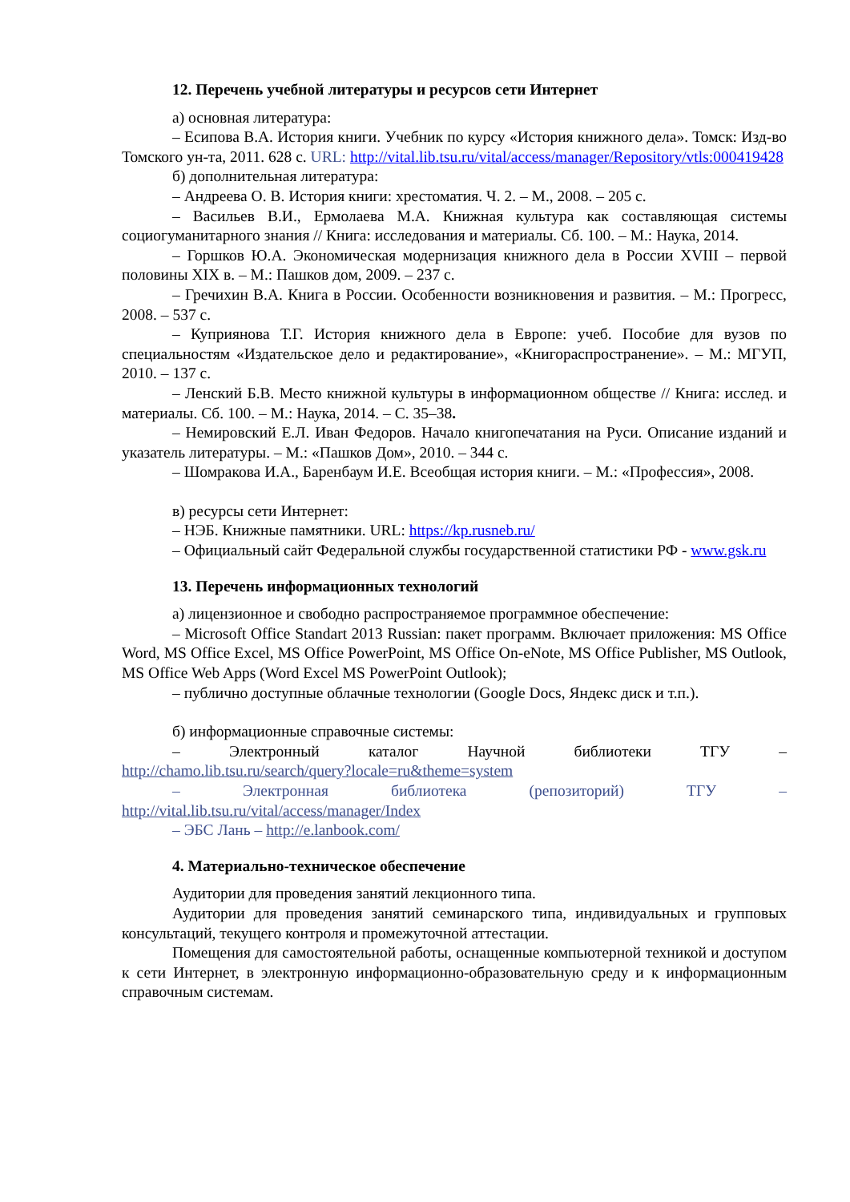12. Перечень учебной литературы и ресурсов сети Интернет
а) основная литература:
– Есипова В.А. История книги. Учебник по курсу «История книжного дела». Томск: Изд-во Томского ун-та, 2011. 628 с. URL: http://vital.lib.tsu.ru/vital/access/manager/Repository/vtls:000419428
б) дополнительная литература:
– Андреева О. В. История книги: хрестоматия. Ч. 2. – М., 2008. – 205 с.
– Васильев В.И., Ермолаева М.А. Книжная культура как составляющая системы социогуманитарного знания // Книга: исследования и материалы. Сб. 100. – М.: Наука, 2014.
– Горшков Ю.А. Экономическая модернизация книжного дела в России XVIII – первой половины XIX в. – М.: Пашков дом, 2009. – 237 с.
– Гречихин В.А. Книга в России. Особенности возникновения и развития. – М.: Прогресс, 2008. – 537 с.
– Куприянова Т.Г. История книжного дела в Европе: учеб. Пособие для вузов по специальностям «Издательское дело и редактирование», «Книгораспространение». – М.: МГУП, 2010. – 137 с.
– Ленский Б.В. Место книжной культуры в информационном обществе // Книга: исслед. и материалы. Сб. 100. – М.: Наука, 2014. – С. 35–38.
– Немировский Е.Л. Иван Федоров. Начало книгопечатания на Руси. Описание изданий и указатель литературы. – М.: «Пашков Дом», 2010. – 344 с.
– Шомракова И.А., Баренбаум И.Е. Всеобщая история книги. – М.: «Профессия», 2008.
в) ресурсы сети Интернет:
– НЭБ. Книжные памятники. URL: https://kp.rusneb.ru/
– Официальный сайт Федеральной службы государственной статистики РФ - www.gsk.ru
13. Перечень информационных технологий
а) лицензионное и свободно распространяемое программное обеспечение:
– Microsoft Office Standart 2013 Russian: пакет программ. Включает приложения: MS Office Word, MS Office Excel, MS Office PowerPoint, MS Office On-eNote, MS Office Publisher, MS Outlook, MS Office Web Apps (Word Excel MS PowerPoint Outlook);
– публично доступные облачные технологии (Google Docs, Яндекс диск и т.п.).
б) информационные справочные системы:
– Электронный каталог Научной библиотеки ТГУ –
http://chamo.lib.tsu.ru/search/query?locale=ru&theme=system
– Электронная библиотека (репозиторий) ТГУ –
http://vital.lib.tsu.ru/vital/access/manager/Index
– ЭБС Лань – http://e.lanbook.com/
4. Материально-техническое обеспечение
Аудитории для проведения занятий лекционного типа.
Аудитории для проведения занятий семинарского типа, индивидуальных и групповых консультаций, текущего контроля и промежуточной аттестации.
Помещения для самостоятельной работы, оснащенные компьютерной техникой и доступом к сети Интернет, в электронную информационно-образовательную среду и к информационным справочным системам.